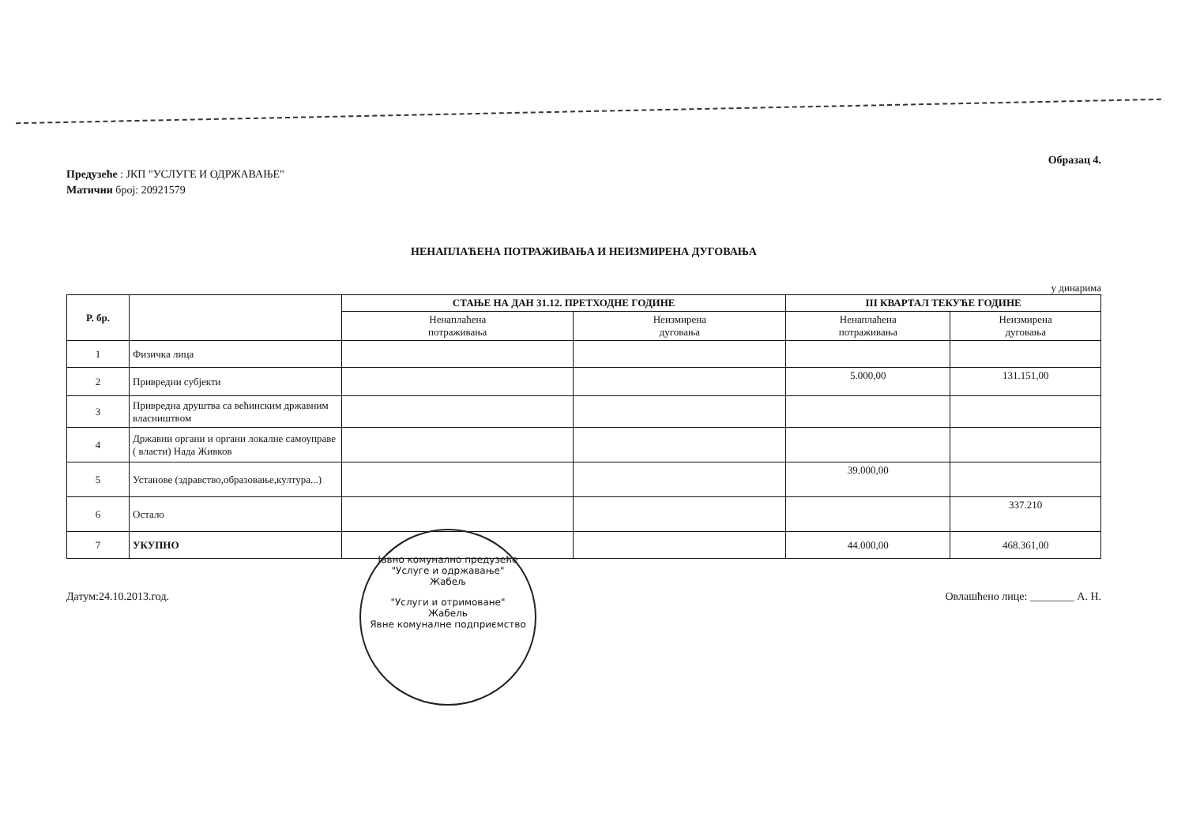Образац 4.
Предузеће : ЈКП "УСЛУГЕ И ОДРЖАВАЊЕ"
Матични број: 20921579
НЕНАПЛАЋЕНА ПОТРАЖИВАЊА И НЕИЗМИРЕНА ДУГОВАЊА
у динарима
| Р. бр. | | СТАЊЕ НА ДАН 31.12. ПРЕТХОДНЕ ГОДИНЕ | | III КВАРТАЛ ТЕКУЋЕ ГОДИНЕ | |
| --- | --- | --- | --- | --- | --- |
| | | Ненаплаћена потраживања | Неизмирена дуговања | Ненаплаћена потраживања | Неизмирена дуговања |
| 1 | Физичка лица | | | | |
| 2 | Привредни субјекти | | | 5.000,00 | 131.151,00 |
| 3 | Привредна друштва са већинским државним власништвом | | | | |
| 4 | Државни органи и органи локалне самоуправе ( власти) Нада Живков | | | | |
| 5 | Установе (здравство,образовање,култура...) | | | 39.000,00 | |
| 6 | Остало | | | | 337.210 |
| 7 | УКУПНО | | | 44.000,00 | 468.361,00 |
Датум:24.10.2013.год. Овлашћено лице: ________ А. Н.
Јавно комунално предузеће
"Услуге и одржавање"
Жабељ
"Услуги и отримоване"
Жабель
Явне комуналне подприємство